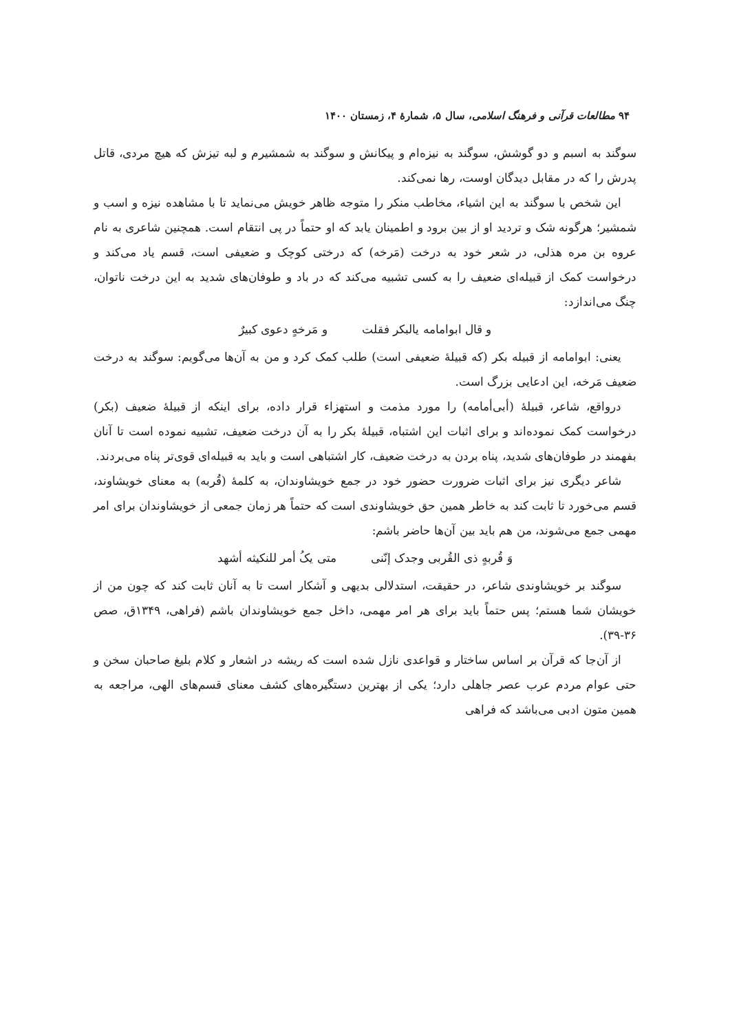۹۴ مطالعات قرآنی و فرهنگ اسلامی، سال ۵، شمارهٔ ۴، زمستان ۱۴۰۰
سوگند به اسبم و دو گوشش، سوگند به نیزه‌ام و پیکانش و سوگند به شمشیرم و لبه تیزش که هیچ مردی، قاتل پدرش را که در مقابل دیدگان اوست، رها نمی‌کند.
این شخص با سوگند به این اشیاء، مخاطب منکر را متوجه ظاهر خویش می‌نماید تا با مشاهده نیزه و اسب و شمشیر؛ هرگونه شک و تردید او از بین برود و اطمینان یابد که او حتماً در پی انتقام است. همچنین شاعری به نام عروه بن مره هذلی، در شعر خود به درخت (مَرخه) که درختی کوچک و ضعیفی است، قسم یاد می‌کند و درخواست کمک از قبیله‌ای ضعیف را به کسی تشبیه می‌کند که در باد و طوفان‌های شدید به این درخت ناتوان، چنگ می‌اندازد:
و قال ابوامامه یالبکر فقلت و مَرخهٍ دعوی کبیرٌ
یعنی: ابوامامه از قبیله بکر (که قبیلهٔ ضعیفی است) طلب کمک کرد و من به آن‌ها می‌گویم: سوگند به درخت ضعیف مَرخه، این ادعایی بزرگ است.
درواقع، شاعر، قبیلهٔ (أبی‌أمامه) را مورد مذمت و استهزاء قرار داده، برای اینکه از قبیلهٔ ضعیف (بکر) درخواست کمک نموده‌اند و برای اثبات این اشتباه، قبیلهٔ بکر را به آن درخت ضعیف، تشبیه نموده است تا آنان بفهمند در طوفان‌های شدید، پناه بردن به درخت ضعیف، کار اشتباهی است و باید به قبیله‌ای قوی‌تر پناه می‌بردند.
شاعر دیگری نیز برای اثبات ضرورت حضور خود در جمع خویشاوندان، به کلمهٔ (قُربه) به معنای خویشاوند، قسم می‌خورد تا ثابت کند به خاطر همین حق خویشاوندی است که حتماً هر زمان جمعی از خویشاوندان برای امر مهمی جمع می‌شوند، من هم باید بین آن‌ها حاضر باشم:
وَ قُربهٍ ذی القُربی وجدک إنّنی متی یکُ أمر للنکیثه أشهد
سوگند بر خویشاوندی شاعر، در حقیقت، استدلالی بدیهی و آشکار است تا به آنان ثابت کند که چون من از خویشان شما هستم؛ پس حتماً باید برای هر امر مهمی، داخل جمع خویشاوندان باشم (فراهی، ۱۳۴۹ق، صص ۳۶-۳۹).
از آن‌جا که قرآن بر اساس ساختار و قواعدی نازل شده است که ریشه در اشعار و کلام بلیغ صاحبان سخن و حتی عوام مردم عرب عصر جاهلی دارد؛ یکی از بهترین دستگیره‌های کشف معنای قسم‌های الهی، مراجعه به همین متون ادبی می‌باشد که فراهی